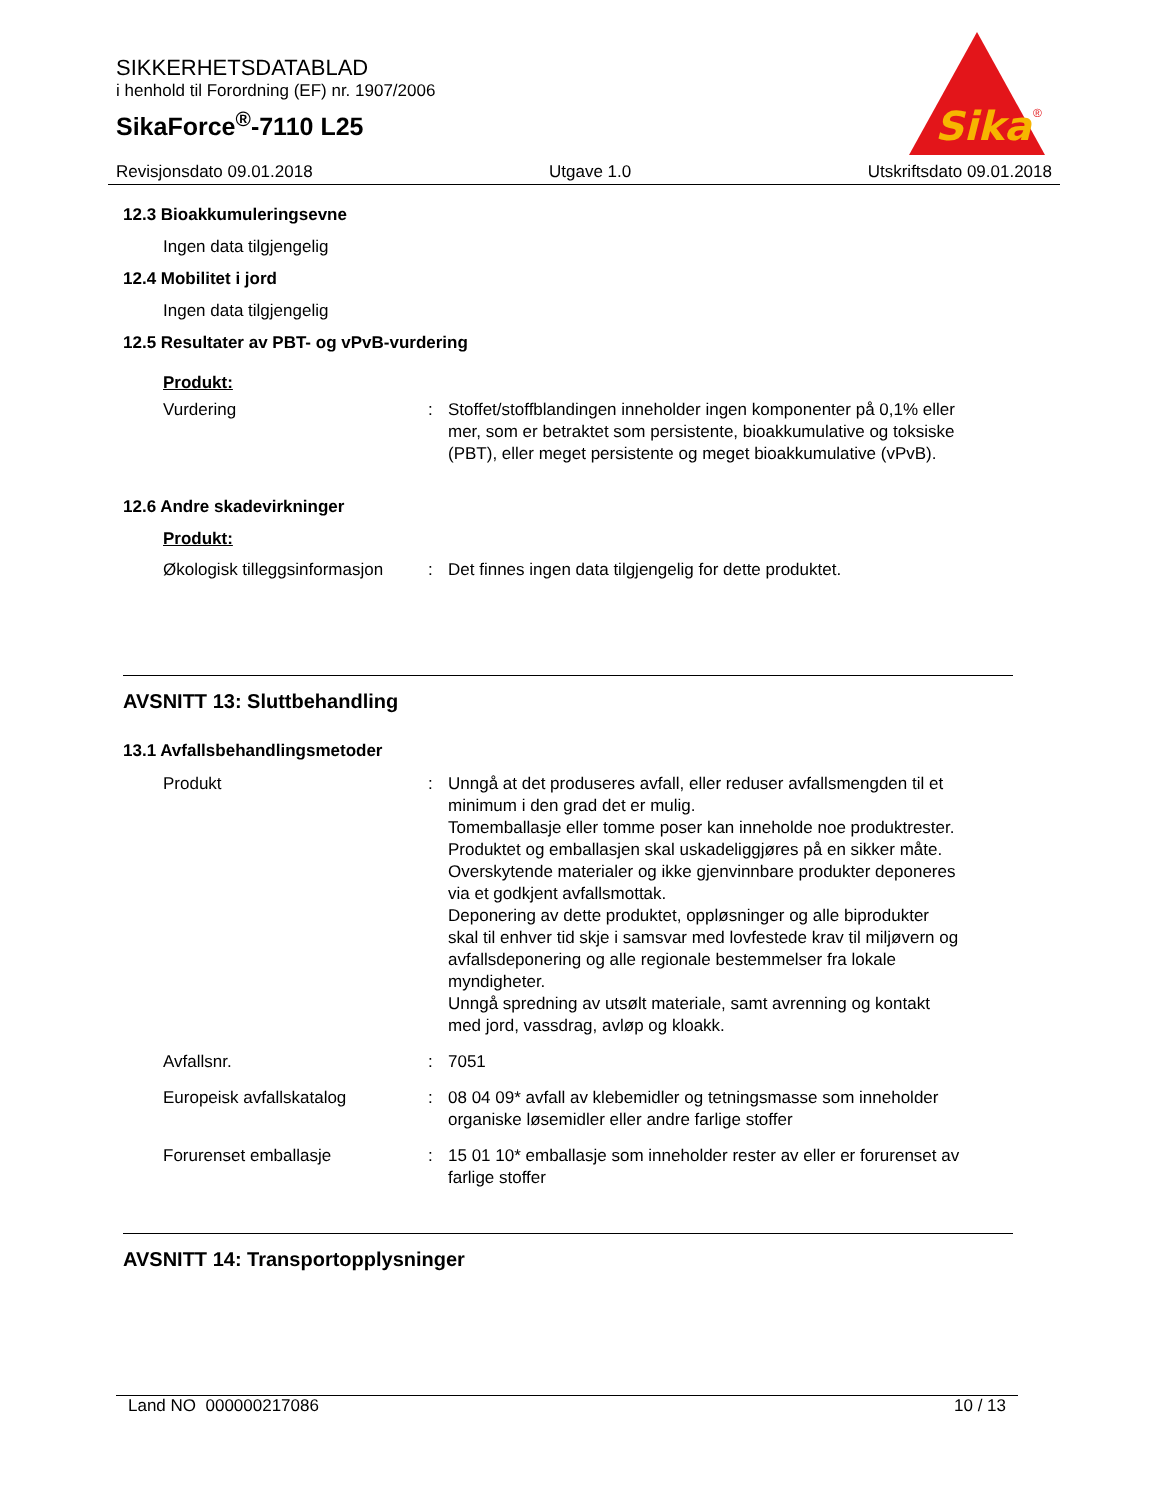SIKKERHETSDATABLAD
i henhold til Forordning (EF) nr. 1907/2006
SikaForce<sup>®</sup>-7110 L25
Sika
®
Revisjonsdato 09.01.2018 Utgave 1.0 Utskriftsdato 09.01.2018
12.3 Bioakkumuleringsevne
Ingen data tilgjengelig
12.4 Mobilitet i jord
Ingen data tilgjengelig
12.5 Resultater av PBT- og vPvB-vurdering
Produkt:
| Vurdering | : | Stoffet/stoffblandingen inneholder ingen komponenter på 0,1% eller mer, som er betraktet som persistente, bioakkumulative og toksiske (PBT), eller meget persistente og meget bioakkumulative (vPvB). |
12.6 Andre skadevirkninger
Produkt:
| Økologisk tilleggsinformasjon | : | Det finnes ingen data tilgjengelig for dette produktet. |
AVSNITT 13: Sluttbehandling
13.1 Avfallsbehandlingsmetoder
| Produkt | : | Unngå at det produseres avfall, eller reduser avfallsmengden til et minimum i den grad det er mulig. Tomemballasje eller tomme poser kan inneholde noe produktrester. Produktet og emballasjen skal uskadeliggjøres på en sikker måte. Overskytende materialer og ikke gjenvinnbare produkter deponeres via et godkjent avfallsmottak. Deponering av dette produktet, oppløsninger og alle biprodukter skal til enhver tid skje i samsvar med lovfestede krav til miljøvern og avfallsdeponering og alle regionale bestemmelser fra lokale myndigheter. Unngå spredning av utsølt materiale, samt avrenning og kontakt med jord, vassdrag, avløp og kloakk. |
| Avfallsnr. | : | 7051 |
| Europeisk avfallskatalog | : | 08 04 09* avfall av klebemidler og tetningsmasse som inneholder organiske løsemidler eller andre farlige stoffer |
| Forurenset emballasje | : | 15 01 10* emballasje som inneholder rester av eller er forurenset av farlige stoffer |
AVSNITT 14: Transportopplysninger
Land NO 000000217086 10 / 13